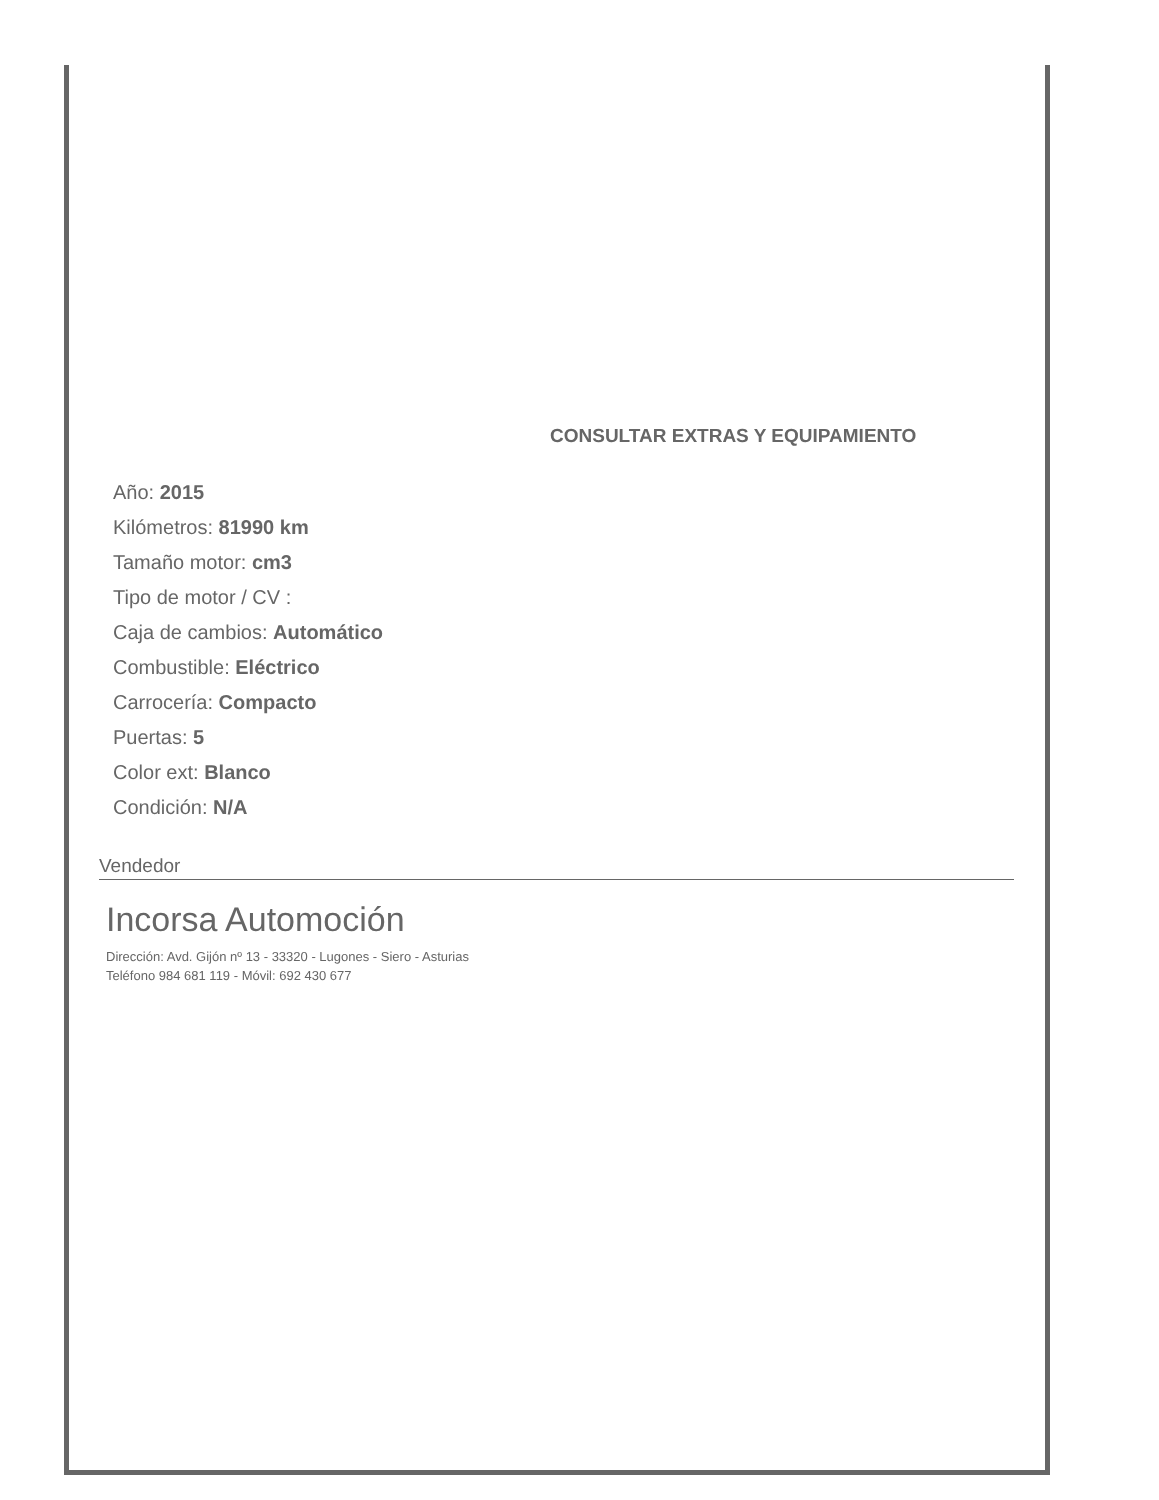CONSULTAR EXTRAS Y EQUIPAMIENTO
Año: 2015
Kilómetros: 81990 km
Tamaño motor: cm3
Tipo de motor / CV :
Caja de cambios: Automático
Combustible: Eléctrico
Carrocería: Compacto
Puertas: 5
Color ext: Blanco
Condición: N/A
Vendedor
Incorsa Automoción
Dirección: Avd. Gijón nº 13 - 33320 - Lugones - Siero - Asturias
Teléfono 984 681 119 - Móvil: 692 430 677